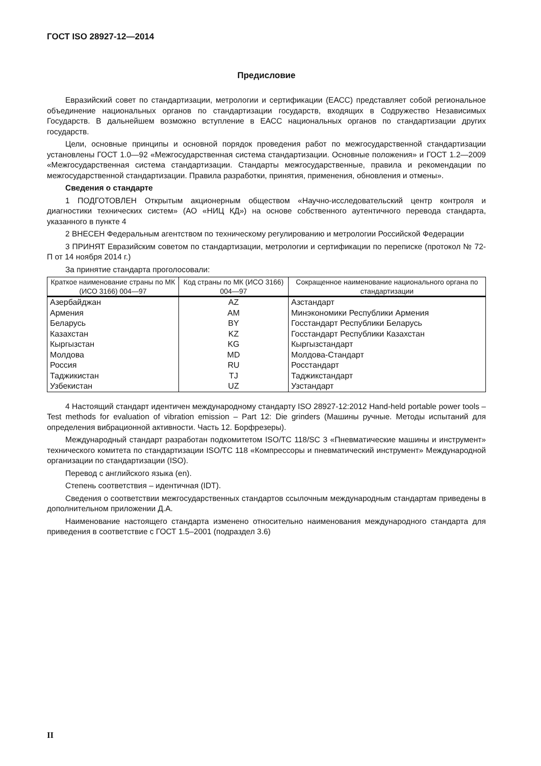ГОСТ ISO 28927-12—2014
Предисловие
Евразийский совет по стандартизации, метрологии и сертификации (ЕАСС) представляет собой региональное объединение национальных органов по стандартизации государств, входящих в Содружество Независимых Государств. В дальнейшем возможно вступление в ЕАСС национальных органов по стандартизации других государств.
Цели, основные принципы и основной порядок проведения работ по межгосударственной стандартизации установлены ГОСТ 1.0—92 «Межгосударственная система стандартизации. Основные положения» и ГОСТ 1.2—2009 «Межгосударственная система стандартизации. Стандарты межгосударственные, правила и рекомендации по межгосударственной стандартизации. Правила разработки, принятия, применения, обновления и отмены».
Сведения о стандарте
1 ПОДГОТОВЛЕН Открытым акционерным обществом «Научно-исследовательский центр контроля и диагностики технических систем» (АО «НИЦ КД») на основе собственного аутентичного перевода стандарта, указанного в пункте 4
2 ВНЕСЕН Федеральным агентством по техническому регулированию и метрологии Российской Федерации
3 ПРИНЯТ Евразийским советом по стандартизации, метрологии и сертификации по переписке (протокол № 72-П от 14 ноября 2014 г.)
За принятие стандарта проголосовали:
| Краткое наименование страны по МК (ИСО 3166) 004—97 | Код страны по МК (ИСО 3166) 004—97 | Сокращенное наименование национального органа по стандартизации |
| --- | --- | --- |
| Азербайджан | AZ | Азстандарт |
| Армения | AM | Минэкономики Республики Армения |
| Беларусь | BY | Госстандарт Республики Беларусь |
| Казахстан | KZ | Госстандарт Республики Казахстан |
| Кыргызстан | KG | Кыргызстандарт |
| Молдова | MD | Молдова-Стандарт |
| Россия | RU | Росстандарт |
| Таджикистан | TJ | Таджикстандарт |
| Узбекистан | UZ | Узстандарт |
4 Настоящий стандарт идентичен международному стандарту ISO 28927-12:2012 Hand-held portable power tools – Test methods for evaluation of vibration emission – Part 12: Die grinders (Машины ручные. Методы испытаний для определения вибрационной активности. Часть 12. Борфрезеры).
Международный стандарт разработан подкомитетом ISO/TC 118/SC 3 «Пневматические машины и инструмент» технического комитета по стандартизации ISO/TC 118 «Компрессоры и пневматический инструмент» Международной организации по стандартизации (ISO).
Перевод с английского языка (en).
Степень соответствия – идентичная (IDT).
Сведения о соответствии межгосударственных стандартов ссылочным международным стандартам приведены в дополнительном приложении Д.А.
Наименование настоящего стандарта изменено относительно наименования международного стандарта для приведения в соответствие с ГОСТ 1.5–2001 (подраздел 3.6)
II